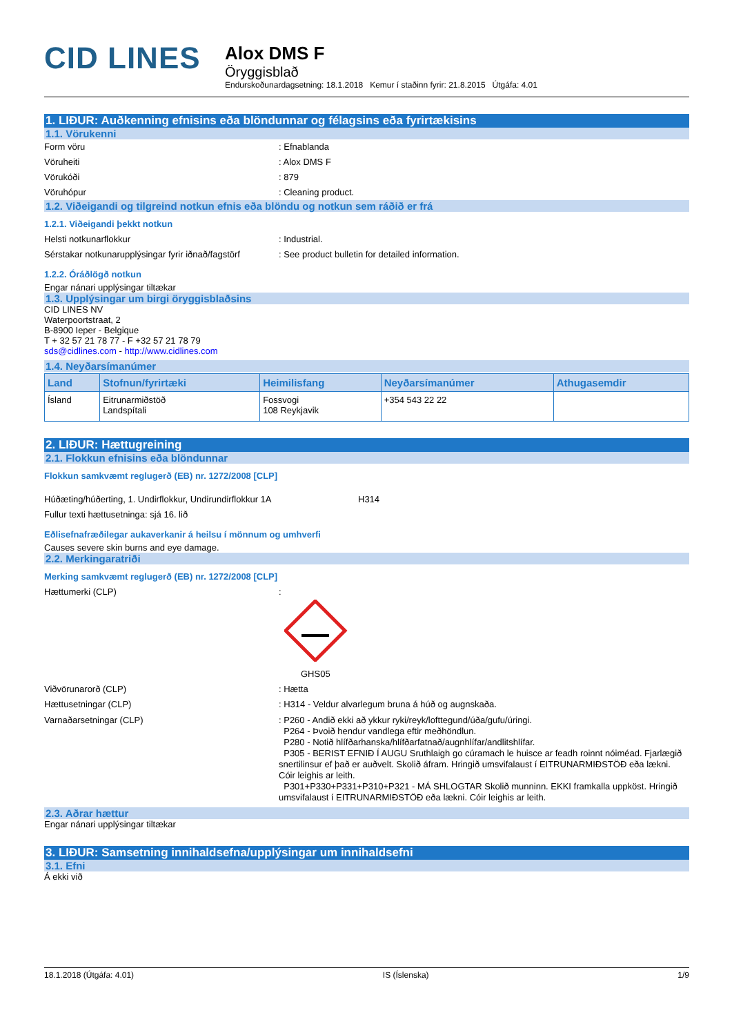CID LINES
Alox DMS F
Öryggisblað
Endurskoðunardagsetning: 18.1.2018 Kemur í staðinn fyrir: 21.8.2015 Útgáfa: 4.01
1. LIÐUR: Auðkenning efnisins eða blöndunnar og félagsins eða fyrirtækisins
1.1. Vörukenni
Form vöru : Efnablanda
Vöruheiti : Alox DMS F
Vörukóði : 879
Vöruhópur : Cleaning product.
1.2. Viðeigandi og tilgreind notkun efnis eða blöndu og notkun sem ráðið er frá
1.2.1. Viðeigandi þekkt notkun
Helsti notkunarflokkur : Industrial.
Sérstakar notkunarupplýsingar fyrir iðnað/fagstörf
: See product bulletin for detailed information.
1.2.2. Óráðlögð notkun
Engar nánari upplýsingar tiltækar
1.3. Upplýsingar um birgi öryggisblaðsins
CID LINES NV
Waterpoortstraat, 2
B-8900 Ieper - Belgique
T + 32 57 21 78 77 - F +32 57 21 78 79
sds@cidlines.com - http://www.cidlines.com
1.4. Neyðarsímanúmer
| Land | Stofnun/fyrirtæki | Heimilisfang | Neyðarsímanúmer | Athugasemdir |
| --- | --- | --- | --- | --- |
| Ísland | Eitrunarmiðstöð Landspítali | Fossvogi 108 Reykjavik | +354 543 22 22 | |
2. LIÐUR: Hættugreining
2.1. Flokkun efnisins eða blöndunnar
Flokkun samkvæmt reglugerð (EB) nr. 1272/2008 [CLP]
Húðæting/húðerting, 1. Undirflokkur, Undirundirflokkur 1A H314
Fullur texti hættusetninga: sjá 16. lið
Eðlisefnafræðilegar aukaverkanir á heilsu í mönnum og umhverfi
Causes severe skin burns and eye damage.
2.2. Merkingaratriði
Merking samkvæmt reglugerð (EB) nr. 1272/2008 [CLP]
Hættumerki (CLP) :
GHS05
Viðvörunarorð (CLP) : Hætta
Hættusetningar (CLP) : H314 - Veldur alvarlegum bruna á húð og augnskaða.
Varnaðarsetningar (CLP) : P260 - Andið ekki að ykkur ryki/reyk/lofttegund/úða/gufu/úringi.
P264 - Þvoið hendur vandlega eftir meðhöndlun.
P280 - Notið hlífðarhanska/hlífðarfatnað/augnhlífar/andlitshlífar.
P305 - BERIST EFNIÐ Í AUGU Sruthlaigh go cúramach le huisce ar feadh roinnt nóiméad. Fjarlægið snertilinsur ef það er auðvelt. Skolið áfram. Hringið umsvifalaust í EITRUNARMIÐSTÖÐ eða lækni. Cóir leighis ar leith.
P301+P330+P331+P310+P321 - MÁ SHLOGTAR Skolið munninn. EKKI framkalla uppköst. Hringið umsvifalaust í EITRUNARMIÐSTÖÐ eða lækni. Cóir leighis ar leith.
2.3. Aðrar hættur
Engar nánari upplýsingar tiltækar
3. LIÐUR: Samsetning innihaldsefna/upplýsingar um innihaldsefni
3.1. Efni
Á ekki við
18.1.2018 (Útgáfa: 4.01) IS (Íslenska) 1/9